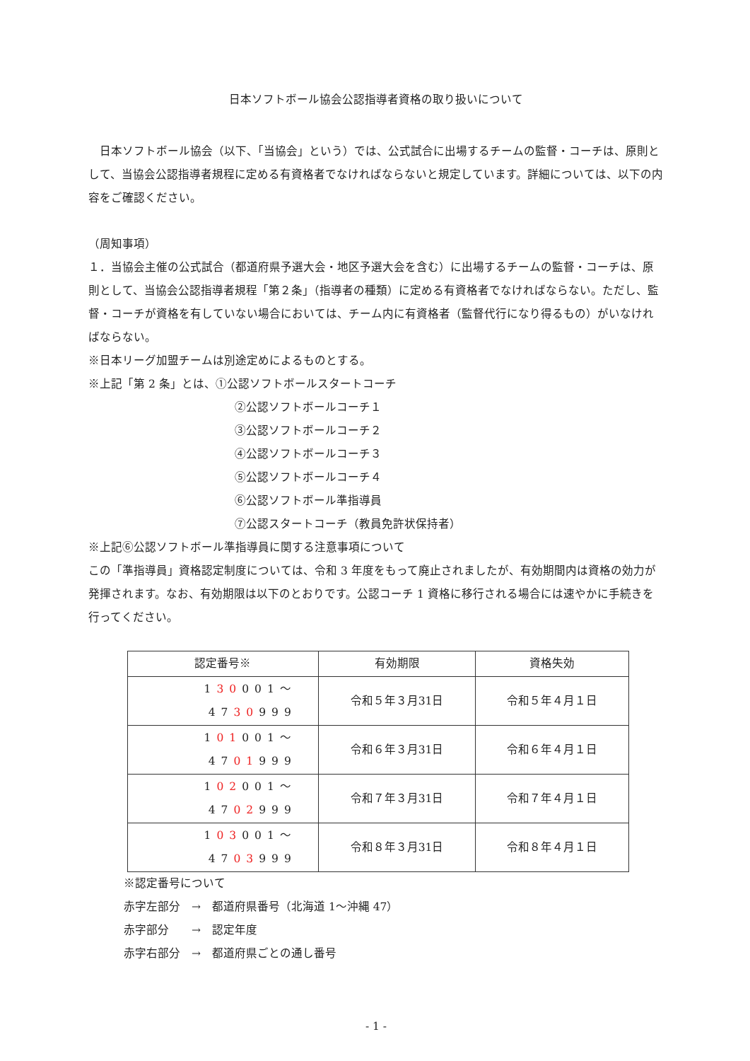日本ソフトボール協会公認指導者資格の取り扱いについて
　日本ソフトボール協会（以下、「当協会」という）では、公式試合に出場するチームの監督・コーチは、原則として、当協会公認指導者規程に定める有資格者でなければならないと規定しています。詳細については、以下の内容をご確認ください。
（周知事項）
１．当協会主催の公式試合（都道府県予選大会・地区予選大会を含む）に出場するチームの監督・コーチは、原則として、当協会公認指導者規程「第２条」（指導者の種類）に定める有資格者でなければならない。ただし、監督・コーチが資格を有していない場合においては、チーム内に有資格者（監督代行になり得るもの）がいなければならない。
※日本リーグ加盟チームは別途定めによるものとする。
※上記「第 2 条」とは、①公認ソフトボールスタートコーチ
②公認ソフトボールコーチ１
③公認ソフトボールコーチ２
④公認ソフトボールコーチ３
⑤公認ソフトボールコーチ４
⑥公認ソフトボール準指導員
⑦公認スタートコーチ（教員免許状保持者）
※上記⑥公認ソフトボール準指導員に関する注意事項について
この「準指導員」資格認定制度については、令和 3 年度をもって廃止されましたが、有効期間内は資格の効力が発揮されます。なお、有効期限は以下のとおりです。公認コーチ 1 資格に移行される場合には速やかに手続きを行ってください。
| 認定番号※ | 有効期限 | 資格失効 |
| --- | --- | --- |
| 1 30 001～ 47 30 999 | 令和５年３月31日 | 令和５年４月１日 |
| 1 01 001～ 47 01 999 | 令和６年３月31日 | 令和６年４月１日 |
| 1 02 001～ 47 02 999 | 令和７年３月31日 | 令和７年４月１日 |
| 1 03 001～ 47 03 999 | 令和８年３月31日 | 令和８年４月１日 |
※認定番号について
赤字左部分　→　都道府県番号（北海道 1～沖縄 47）
赤字部分　　→　認定年度
赤字右部分　→　都道府県ごとの通し番号
- 1 -